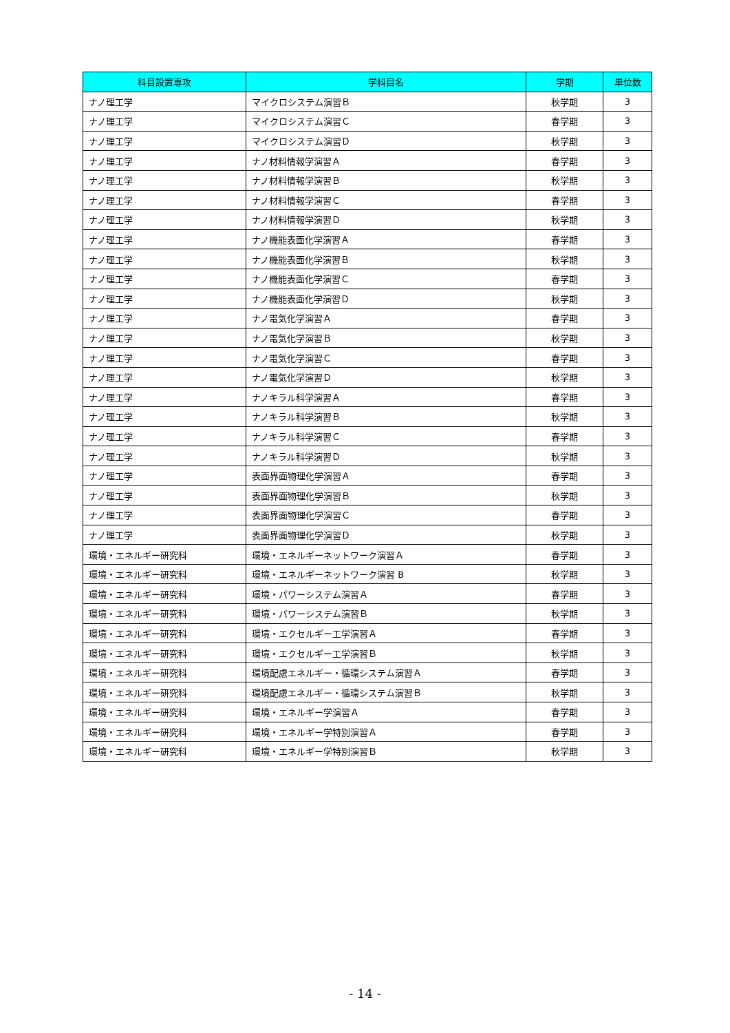| 科目設置専攻 | 学科目名 | 学期 | 単位数 |
| --- | --- | --- | --- |
| ナノ理工学 | マイクロシステム演習Ｂ | 秋学期 | 3 |
| ナノ理工学 | マイクロシステム演習Ｃ | 春学期 | 3 |
| ナノ理工学 | マイクロシステム演習Ｄ | 秋学期 | 3 |
| ナノ理工学 | ナノ材料情報学演習Ａ | 春学期 | 3 |
| ナノ理工学 | ナノ材料情報学演習Ｂ | 秋学期 | 3 |
| ナノ理工学 | ナノ材料情報学演習Ｃ | 春学期 | 3 |
| ナノ理工学 | ナノ材料情報学演習Ｄ | 秋学期 | 3 |
| ナノ理工学 | ナノ機能表面化学演習Ａ | 春学期 | 3 |
| ナノ理工学 | ナノ機能表面化学演習Ｂ | 秋学期 | 3 |
| ナノ理工学 | ナノ機能表面化学演習Ｃ | 春学期 | 3 |
| ナノ理工学 | ナノ機能表面化学演習Ｄ | 秋学期 | 3 |
| ナノ理工学 | ナノ電気化学演習Ａ | 春学期 | 3 |
| ナノ理工学 | ナノ電気化学演習Ｂ | 秋学期 | 3 |
| ナノ理工学 | ナノ電気化学演習Ｃ | 春学期 | 3 |
| ナノ理工学 | ナノ電気化学演習Ｄ | 秋学期 | 3 |
| ナノ理工学 | ナノキラル科学演習Ａ | 春学期 | 3 |
| ナノ理工学 | ナノキラル科学演習Ｂ | 秋学期 | 3 |
| ナノ理工学 | ナノキラル科学演習Ｃ | 春学期 | 3 |
| ナノ理工学 | ナノキラル科学演習Ｄ | 秋学期 | 3 |
| ナノ理工学 | 表面界面物理化学演習Ａ | 春学期 | 3 |
| ナノ理工学 | 表面界面物理化学演習Ｂ | 秋学期 | 3 |
| ナノ理工学 | 表面界面物理化学演習Ｃ | 春学期 | 3 |
| ナノ理工学 | 表面界面物理化学演習Ｄ | 秋学期 | 3 |
| 環境・エネルギー研究科 | 環境・エネルギーネットワーク演習Ａ | 春学期 | 3 |
| 環境・エネルギー研究科 | 環境・エネルギーネットワーク演習 B | 秋学期 | 3 |
| 環境・エネルギー研究科 | 環境・パワーシステム演習Ａ | 春学期 | 3 |
| 環境・エネルギー研究科 | 環境・パワーシステム演習Ｂ | 秋学期 | 3 |
| 環境・エネルギー研究科 | 環境・エクセルギー工学演習Ａ | 春学期 | 3 |
| 環境・エネルギー研究科 | 環境・エクセルギー工学演習Ｂ | 秋学期 | 3 |
| 環境・エネルギー研究科 | 環境配慮エネルギー・循環システム演習Ａ | 春学期 | 3 |
| 環境・エネルギー研究科 | 環境配慮エネルギー・循環システム演習Ｂ | 秋学期 | 3 |
| 環境・エネルギー研究科 | 環境・エネルギー学演習Ａ | 春学期 | 3 |
| 環境・エネルギー研究科 | 環境・エネルギー学特別演習Ａ | 春学期 | 3 |
| 環境・エネルギー研究科 | 環境・エネルギー学特別演習Ｂ | 秋学期 | 3 |
- 14 -